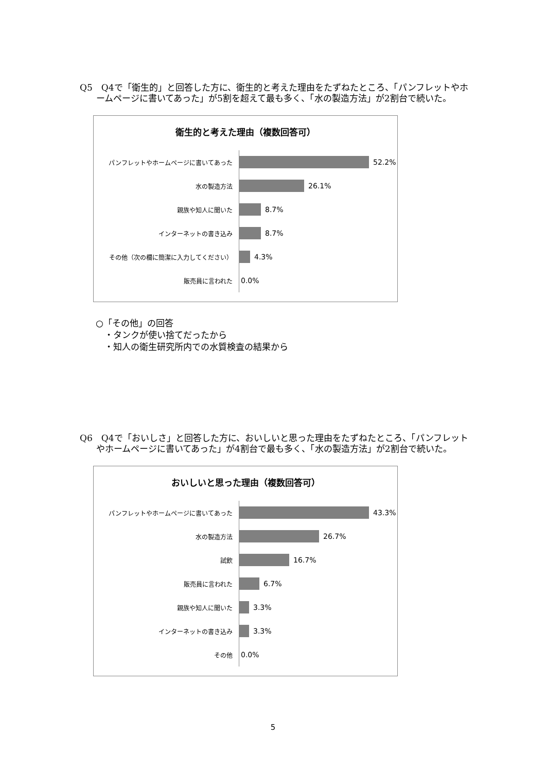Q5　Q4で「衛生的」と回答した方に、衛生的と考えた理由をたずねたところ、「パンフレットやホームページに書いてあった」が5割を超えて最も多く、「水の製造方法」が2割台で続いた。
衛生的と考えた理由（複数回答可）
パンフレットやホームページに書いてあった
52.2%
水の製造方法
26.1%
親族や知人に聞いた
8.7%
インターネットの書き込み
8.7%
その他（次の欄に簡潔に入力してください）
4.3%
販売員に言われた
0.0%
○「その他」の回答
　・タンクが使い捨てだったから
　・知人の衛生研究所内での水質検査の結果から
Q6　Q4で「おいしさ」と回答した方に、おいしいと思った理由をたずねたところ、「パンフレットやホームページに書いてあった」が4割台で最も多く、「水の製造方法」が2割台で続いた。
おいしいと思った理由（複数回答可）
パンフレットやホームページに書いてあった
43.3%
水の製造方法
26.7%
試飲
16.7%
販売員に言われた
6.7%
親族や知人に聞いた
3.3%
インターネットの書き込み
3.3%
その他
0.0%
5